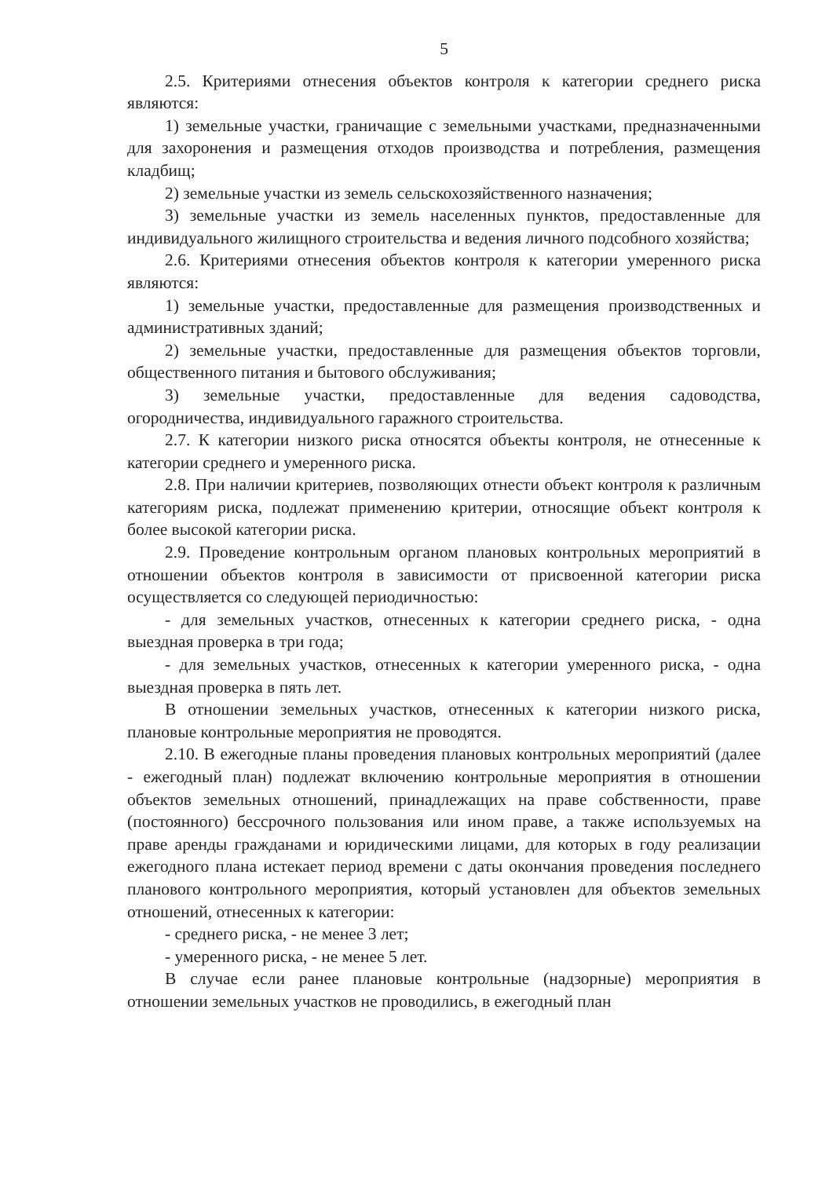5
2.5. Критериями отнесения объектов контроля к категории среднего риска являются:
1) земельные участки, граничащие с земельными участками, предназначенными для захоронения и размещения отходов производства и потребления, размещения кладбищ;
2) земельные участки из земель сельскохозяйственного назначения;
3) земельные участки из земель населенных пунктов, предоставленные для индивидуального жилищного строительства и ведения личного подсобного хозяйства;
2.6. Критериями отнесения объектов контроля к категории умеренного риска являются:
1) земельные участки, предоставленные для размещения производственных и административных зданий;
2) земельные участки, предоставленные для размещения объектов торговли, общественного питания и бытового обслуживания;
3) земельные участки, предоставленные для ведения садоводства, огородничества, индивидуального гаражного строительства.
2.7. К категории низкого риска относятся объекты контроля, не отнесенные к категории среднего и умеренного риска.
2.8. При наличии критериев, позволяющих отнести объект контроля к различным категориям риска, подлежат применению критерии, относящие объект контроля к более высокой категории риска.
2.9. Проведение контрольным органом плановых контрольных мероприятий в отношении объектов контроля в зависимости от присвоенной категории риска осуществляется со следующей периодичностью:
- для земельных участков, отнесенных к категории среднего риска, - одна выездная проверка в три года;
- для земельных участков, отнесенных к категории умеренного риска, - одна выездная проверка в пять лет.
В отношении земельных участков, отнесенных к категории низкого риска, плановые контрольные мероприятия не проводятся.
2.10. В ежегодные планы проведения плановых контрольных мероприятий (далее - ежегодный план) подлежат включению контрольные мероприятия в отношении объектов земельных отношений, принадлежащих на праве собственности, праве (постоянного) бессрочного пользования или ином праве, а также используемых на праве аренды гражданами и юридическими лицами, для которых в году реализации ежегодного плана истекает период времени с даты окончания проведения последнего планового контрольного мероприятия, который установлен для объектов земельных отношений, отнесенных к категории:
- среднего риска, - не менее 3 лет;
- умеренного риска, - не менее 5 лет.
В случае если ранее плановые контрольные (надзорные) мероприятия в отношении земельных участков не проводились, в ежегодный план